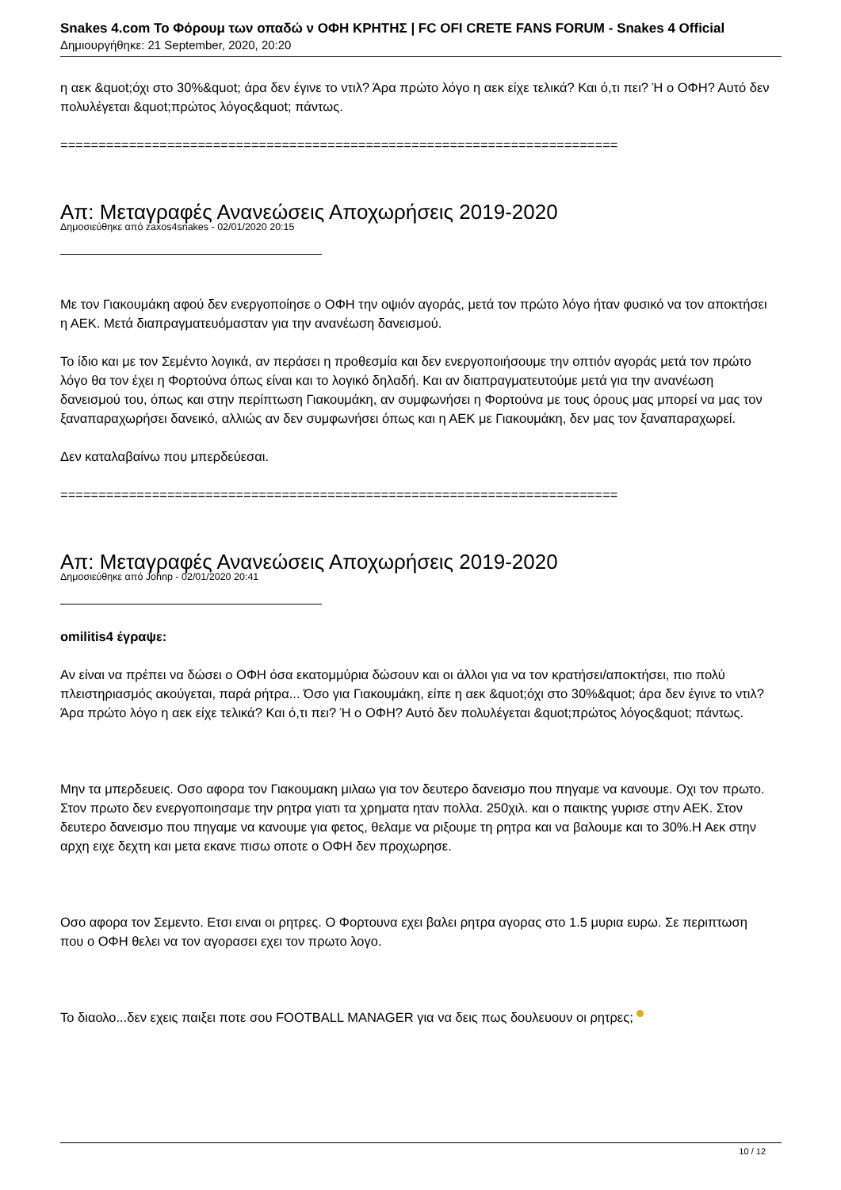Snakes 4.com Το Φόρουμ των οπαδώ ν ΟΦΗ ΚΡΗΤΗΣ | FC OFI CRETE FANS FORUM - Snakes 4 Official
Δημιουργήθηκε: 21 September, 2020, 20:20
η αεκ &quot;όχι στο 30%&quot; άρα δεν έγινε το ντιλ? Άρα πρώτο λόγο η αεκ είχε τελικά? Και ό,τι πει? Ή ο ΟΦΗ? Αυτό δεν πολυλέγεται &quot;πρώτος λόγος&quot; πάντως.
=========================================================================
Απ: Μεταγραφές Ανανεώσεις Αποχωρήσεις 2019-2020
Δημοσιεύθηκε από zaxos4snakes - 02/01/2020 20:15
Με τον Γιακουμάκη αφού δεν ενεργοποίησε ο ΟΦΗ την οψιόν αγοράς, μετά τον πρώτο λόγο ήταν φυσικό να τον αποκτήσει η ΑΕΚ. Μετά διαπραγματευόμασταν για την ανανέωση δανεισμού.
Το ίδιο και με τον Σεμέντο λογικά, αν περάσει η προθεσμία και δεν ενεργοποιήσουμε την οπτιόν αγοράς μετά τον πρώτο λόγο θα τον έχει η Φορτούνα όπως είναι και το λογικό δηλαδή. Και αν διαπραγματευτούμε μετά για την ανανέωση δανεισμού του, όπως και στην περίπτωση Γιακουμάκη, αν συμφωνήσει η Φορτούνα με τους όρους μας μπορεί να μας τον ξαναπαραχωρήσει δανεικό, αλλιώς αν δεν συμφωνήσει όπως και η ΑΕΚ με Γιακουμάκη, δεν μας τον ξαναπαραχωρεί.
Δεν καταλαβαίνω που μπερδεύεσαι.
=========================================================================
Απ: Μεταγραφές Ανανεώσεις Αποχωρήσεις 2019-2020
Δημοσιεύθηκε από Johnp - 02/01/2020 20:41
omilitis4 έγραψε:
Αν είναι να πρέπει να δώσει ο ΟΦΗ όσα εκατομμύρια δώσουν και οι άλλοι για να τον κρατήσει/αποκτήσει, πιο πολύ πλειστηριασμός ακούγεται, παρά ρήτρα... Όσο για Γιακουμάκη, είπε η αεκ &quot;όχι στο 30%&quot; άρα δεν έγινε το ντιλ? Άρα πρώτο λόγο η αεκ είχε τελικά? Και ό,τι πει? Ή ο ΟΦΗ? Αυτό δεν πολυλέγεται &quot;πρώτος λόγος&quot; πάντως.
Μην τα μπερδευεις. Οσο αφορα τον Γιακουμακη μιλαω για τον δευτερο δανεισμο που πηγαμε να κανουμε. Οχι τον πρωτο. Στον πρωτο δεν ενεργοποιησαμε την ρητρα γιατι τα χρηματα ηταν πολλα. 250χιλ. και ο παικτης γυρισε στην ΑΕΚ. Στον δευτερο δανεισμο που πηγαμε να κανουμε για φετος, θελαμε να ριξουμε τη ρητρα και να βαλουμε και το 30%.Η Αεκ στην αρχη ειχε δεχτη και μετα εκανε πισω οποτε ο ΟΦΗ δεν προχωρησε.
Οσο αφορα τον Σεμεντο. Ετσι ειναι οι ρητρες. Ο Φορτουνα εχει βαλει ρητρα αγορας στο 1.5 μυρια ευρω. Σε περιπτωση που ο ΟΦΗ θελει να τον αγορασει εχει τον πρωτο λογο.
Το διαολο...δεν εχεις παιξει ποτε σου FOOTBALL MANAGER για να δεις πως δουλευουν οι ρητρες;
10 / 12